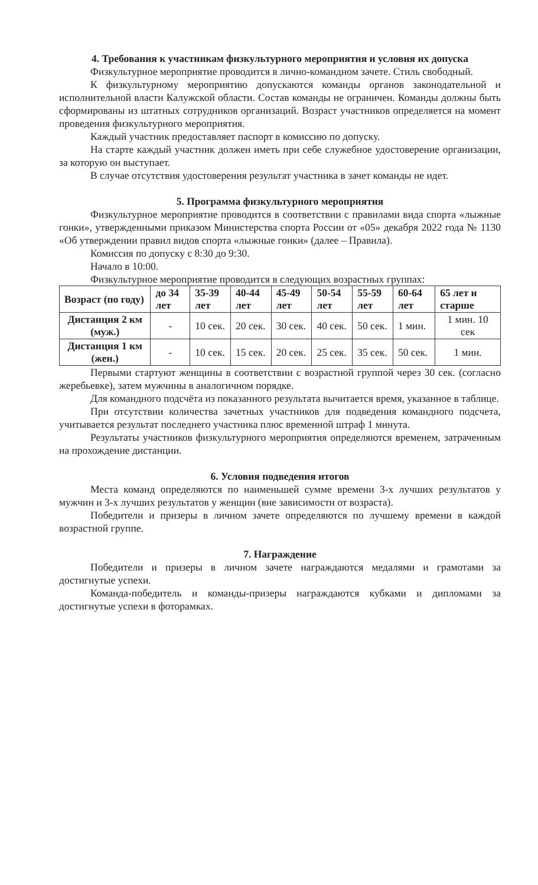4. Требования к участникам физкультурного мероприятия и условия их допуска
Физкультурное мероприятие проводится в лично-командном зачете. Стиль свободный.
К физкультурному мероприятию допускаются команды органов законодательной и исполнительной власти Калужской области. Состав команды не ограничен. Команды должны быть сформированы из штатных сотрудников организаций. Возраст участников определяется на момент проведения физкультурного мероприятия.
Каждый участник предоставляет паспорт в комиссию по допуску.
На старте каждый участник должен иметь при себе служебное удостоверение организации, за которую он выступает.
В случае отсутствия удостоверения результат участника в зачет команды не идет.
5. Программа физкультурного мероприятия
Физкультурное мероприятие проводится в соответствии с правилами вида спорта «лыжные гонки», утвержденными приказом Министерства спорта России от «05» декабря 2022 года № 1130 «Об утверждении правил видов спорта «лыжные гонки» (далее – Правила).
Комиссия по допуску с 8:30 до 9:30.
Начало в 10:00.
Физкультурное мероприятие проводится в следующих возрастных группах:
| Возраст (по году) | до 34 лет | 35-39 лет | 40-44 лет | 45-49 лет | 50-54 лет | 55-59 лет | 60-64 лет | 65 лет и старше |
| --- | --- | --- | --- | --- | --- | --- | --- | --- |
| Дистанция 2 км (муж.) | - | 10 сек. | 20 сек. | 30 сек. | 40 сек. | 50 сек. | 1 мин. | 1 мин. 10 сек |
| Дистанция 1 км (жен.) | - | 10 сек. | 15 сек. | 20 сек. | 25 сек. | 35 сек. | 50 сек. | 1 мин. |
Первыми стартуют женщины в соответствии с возрастной группой через 30 сек. (согласно жеребьевке), затем мужчины в аналогичном порядке.
Для командного подсчёта из показанного результата вычитается время, указанное в таблице.
При отсутствии количества зачетных участников для подведения командного подсчета, учитывается результат последнего участника плюс временной штраф 1 минута.
Результаты участников физкультурного мероприятия определяются временем, затраченным на прохождение дистанции.
6. Условия подведения итогов
Места команд определяются по наименьшей сумме времени 3-х лучших результатов у мужчин и 3-х лучших результатов у женщин (вне зависимости от возраста).
Победители и призеры в личном зачете определяются по лучшему времени в каждой возрастной группе.
7. Награждение
Победители и призеры в личном зачете награждаются медалями и грамотами за достигнутые успехи.
Команда-победитель и команды-призеры награждаются кубками и дипломами за достигнутые успехи в фоторамках.